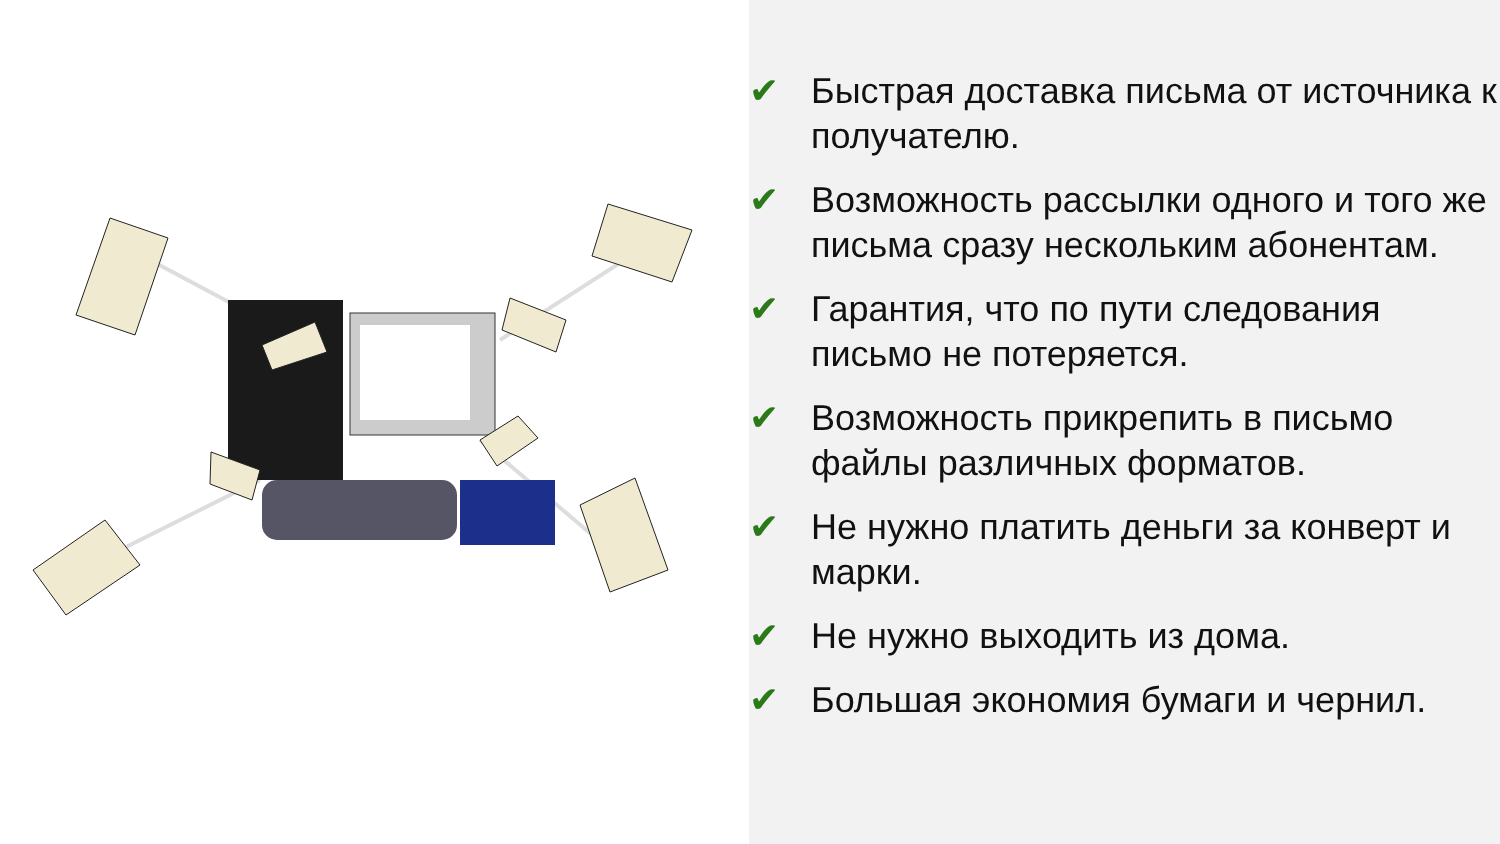✔ Быстрая доставка письма от источника к получателю.
✔ Возможность рассылки одного и того же письма сразу нескольким абонентам.
✔ Гарантия, что по пути следования письмо не потеряется.
✔ Возможность прикрепить в письмо файлы различных форматов.
✔ Не нужно платить деньги за конверт и марки.
✔ Не нужно выходить из дома.
✔ Большая экономия бумаги и чернил.